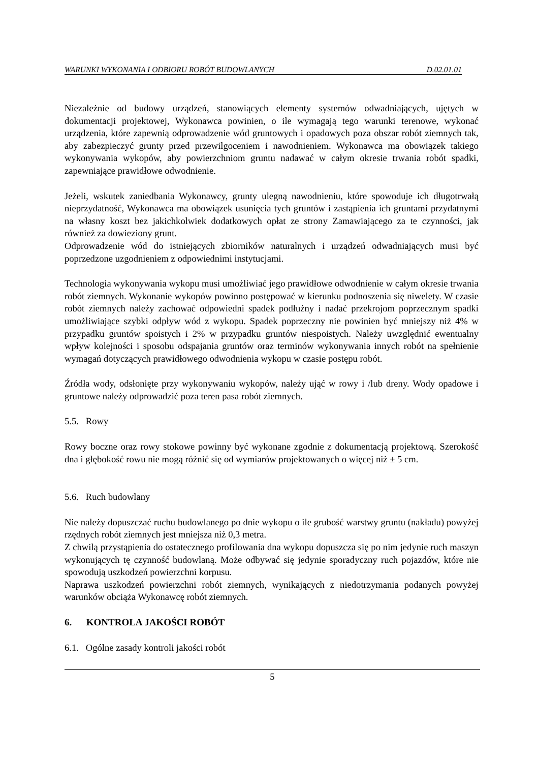WARUNKI WYKONANIA I ODBIORU ROBÓT BUDOWLANYCH D.02.01.01
Niezależnie od budowy urządzeń, stanowiących elementy systemów odwadniających, ujętych w dokumentacji projektowej, Wykonawca powinien, o ile wymagają tego warunki terenowe, wykonać urządzenia, które zapewnią odprowadzenie wód gruntowych i opadowych poza obszar robót ziemnych tak, aby zabezpieczyć grunty przed przewilgoceniem i nawodnieniem. Wykonawca ma obowiązek takiego wykonywania wykopów, aby powierzchniom gruntu nadawać w całym okresie trwania robót spadki, zapewniające prawidłowe odwodnienie.
Jeżeli, wskutek zaniedbania Wykonawcy, grunty ulegną nawodnieniu, które spowoduje ich długotrwałą nieprzydatność, Wykonawca ma obowiązek usunięcia tych gruntów i zastąpienia ich gruntami przydatnymi na własny koszt bez jakichkolwiek dodatkowych opłat ze strony Zamawiającego za te czynności, jak również za dowieziony grunt.
Odprowadzenie wód do istniejących zbiorników naturalnych i urządzeń odwadniających musi być poprzedzone uzgodnieniem z odpowiednimi instytucjami.
Technologia wykonywania wykopu musi umożliwiać jego prawidłowe odwodnienie w całym okresie trwania robót ziemnych. Wykonanie wykopów powinno postępować w kierunku podnoszenia się niwelety. W czasie robót ziemnych należy zachować odpowiedni spadek podłużny i nadać przekrojom poprzecznym spadki umożliwiające szybki odpływ wód z wykopu. Spadek poprzeczny nie powinien być mniejszy niż 4% w przypadku gruntów spoistych i 2% w przypadku gruntów niespoistych. Należy uwzględnić ewentualny wpływ kolejności i sposobu odspajania gruntów oraz terminów wykonywania innych robót na spełnienie wymagań dotyczących prawidłowego odwodnienia wykopu w czasie postępu robót.
Źródła wody, odsłonięte przy wykonywaniu wykopów, należy ująć w rowy i /lub dreny. Wody opadowe i gruntowe należy odprowadzić poza teren pasa robót ziemnych.
5.5. Rowy
Rowy boczne oraz rowy stokowe powinny być wykonane zgodnie z dokumentacją projektową. Szerokość dna i głębokość rowu nie mogą różnić się od wymiarów projektowanych o więcej niż ± 5 cm.
5.6. Ruch budowlany
Nie należy dopuszczać ruchu budowlanego po dnie wykopu o ile grubość warstwy gruntu (nakładu) powyżej rzędnych robót ziemnych jest mniejsza niż 0,3 metra.
Z chwilą przystąpienia do ostatecznego profilowania dna wykopu dopuszcza się po nim jedynie ruch maszyn wykonujących tę czynność budowlaną. Może odbywać się jedynie sporadyczny ruch pojazdów, które nie spowodują uszkodzeń powierzchni korpusu.
Naprawa uszkodzeń powierzchni robót ziemnych, wynikających z niedotrzymania podanych powyżej warunków obciąża Wykonawcę robót ziemnych.
6. KONTROLA JAKOŚCI ROBÓT
6.1. Ogólne zasady kontroli jakości robót
5